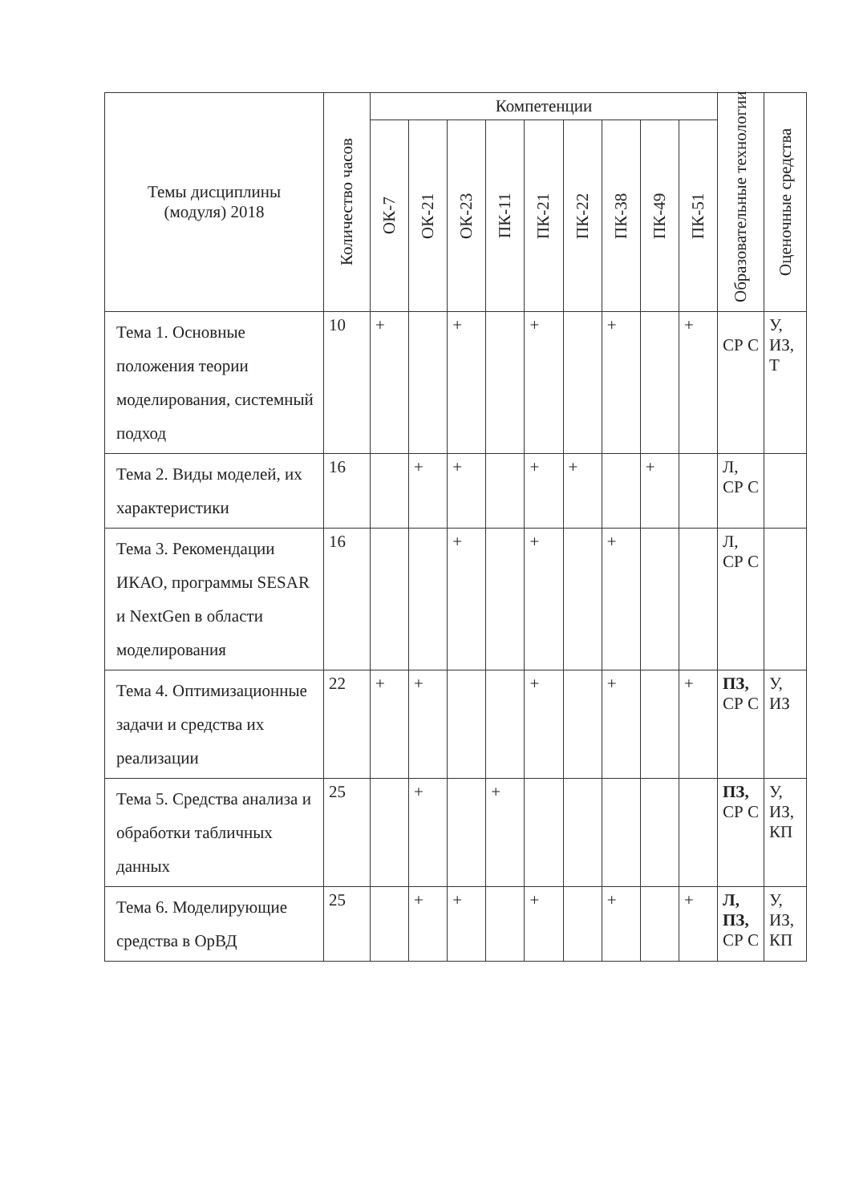| Темы дисциплины (модуля) 2018 | Количество часов | Компетенции | | | | | | | | | Образовательные технологии | Оценочные средства |
| --- | --- | --- | --- | --- | --- | --- | --- | --- | --- | --- | --- | --- |
| | | ОК-7 | ОК-21 | ОК-23 | ПК-11 | ПК-21 | ПК-22 | ПК-38 | ПК-49 | ПК-51 | | |
| Тема 1. Основные положения теории моделирования, системный подход | 10 | + | | + | | + | | + | | + | СР С | У, ИЗ, Т |
| Тема 2. Виды моделей, их характеристики | 16 | | + | + | | + | + | | + | | Л, СР С | |
| Тема 3. Рекомендации ИКАО, программы SESAR и NextGen в области моделирования | 16 | | | + | | + | | + | | | Л, СР С | |
| Тема 4. Оптимизационные задачи и средства их реализации | 22 | + | + | | | + | | + | | + | ПЗ, СР С | У, ИЗ |
| Тема 5. Средства анализа и обработки табличных данных | 25 | | + | | + | | | | | | ПЗ, СР С | У, ИЗ, КП |
| Тема 6. Моделирующие средства в ОрВД | 25 | | + | + | | + | | + | | + | Л, ПЗ, СР С | У, ИЗ, КП |